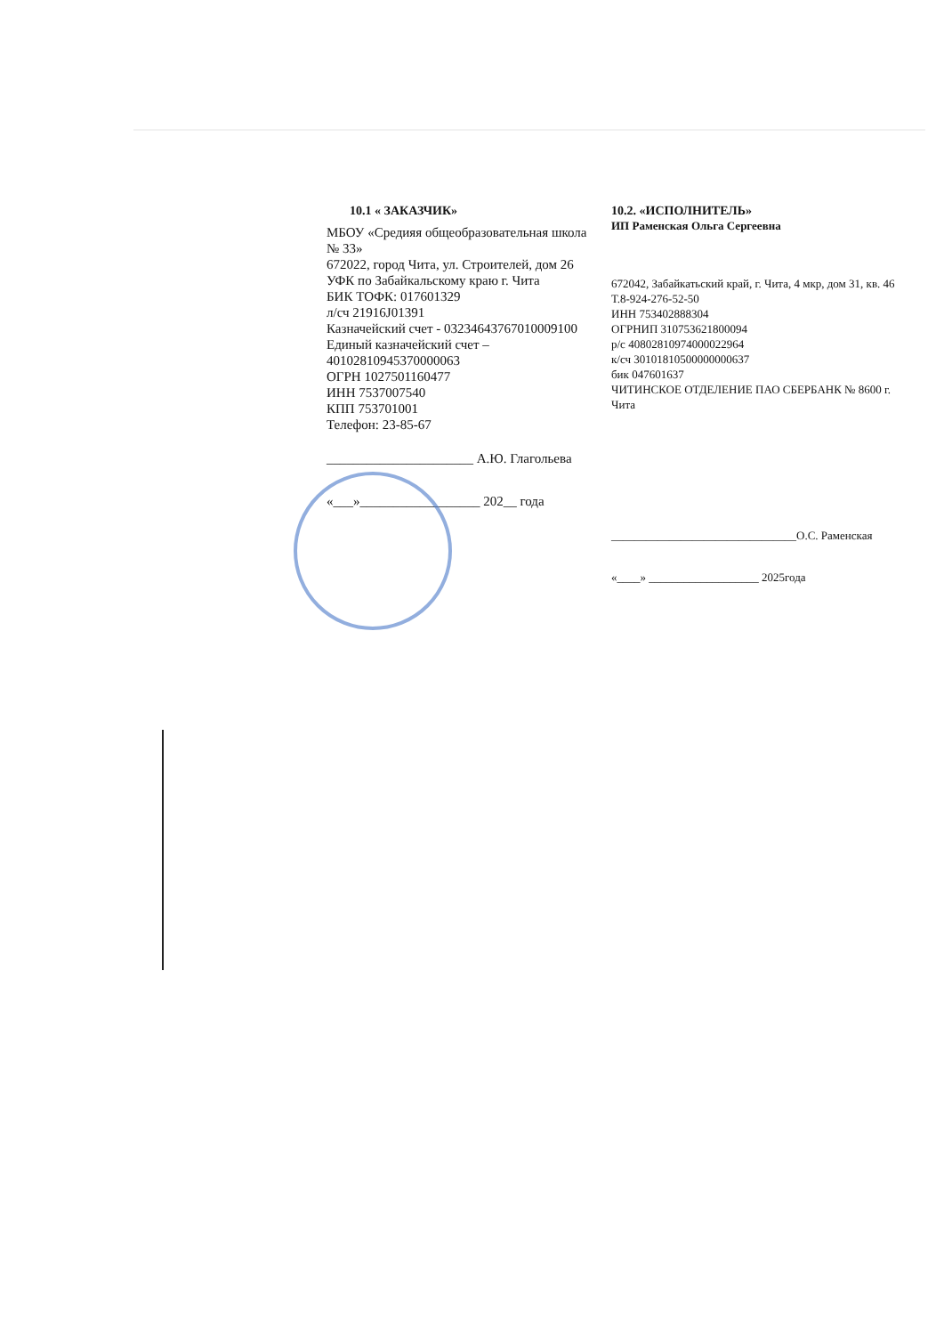10.1 « ЗАКАЗЧИК»
МБОУ «Средияя общеобразовательная школа № 33»
672022, город Чита, ул. Строителей, дом 26
УФК по Забайкальскому краю г. Чита
БИК ТОФК: 017601329
л/сч 21916J01391
Казначейский счет - 03234643767010009100
Единый казначейский счет – 40102810945370000063
ОГРН 1027501160477
ИНН 7537007540
КПП 753701001
Телефон: 23-85-67
______________________ А.Ю. Глагольева
«___»__________________ 202__ года
10.2. «ИСПОЛНИТЕЛЬ»
ИП Раменская Ольга Сергеевна
672042, Забайкатьский край, г. Чита, 4 мкр, дом 31, кв. 46 Т.8-924-276-52-50
ИНН 753402888304
ОГРНИП 310753621800094
р/с 40802810974000022964
к/сч 30101810500000000637
бик 047601637
ЧИТИНСКОЕ ОТДЕЛЕНИЕ ПАО СБЕРБАНК № 8600 г. Чита
________________________________О.С. Раменская
«____» ___________________ 2025года